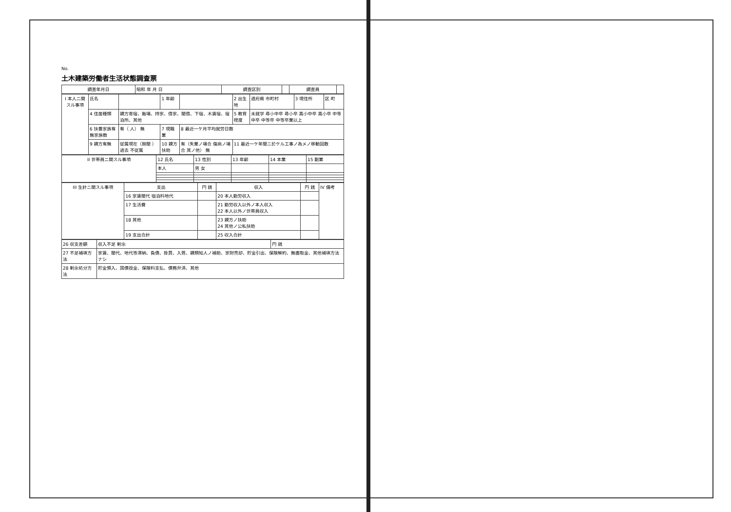No.
土木建築労働者生活状態調査票
| 調査年月日 | 昭和 年 月 日 | 調査区別 | | 調査員 | |
| I 本人ニ関スル事項 | 氏名 | | 1 年齢 | | 2 出生地 | 道府県 市町村 | 3 現住所 | 区 町 |
| | 4 住居種類 | 親方寄宿、飯場、持家、借家、間借、下宿、木賃宿、宿泊所、其他 | | | 5 教育程度 | 未就学 尋小中卒 尋小卒 高小中卒 高小卒 中等中卒 中等卒 中等卒業以上 | | |
| | 6 扶養家族有無家族数 | 有（ 人） 無 | 7 現職業 | 8 最近一ケ月平均就労日数 | | | | |
| | 9 親方有無 | 従属現在（期間 ）過去 不従属 | 10 親方扶助 | 有（失業ノ場合 傷病ノ場合 其ノ他） 無 | 11 最近一ケ年間ニ於ケル工事ノ為メノ移動回数 | | | |
| II 世帯員ニ関スル事項 | 12 氏名 | 13 性別 | 13 年齢 | 14 本業 | 15 副業 |
| | 本人 | 男 女 | | | |
| III 生計ニ関スル事項 | 支出 | 円 銭 | 収入 | 円 銭 | IV 備考 |
| | 16 家賃間代 宿泊料地代 | | 20 本人勤労収入 | | |
| | 17 生活費 | | 21 勤労収入以外ノ本人収入 22 本人以外ノ世帯員収入 | | |
| | 18 其他 | | 23 親方ノ扶助 24 其他ノ公私扶助 | | |
| | 19 支出合計 | | 25 収入合計 | | |
| 26 収支差額 | 収入不足 剰余 | 円 銭 |
| 27 不足補填方法 | 家賃、間代、地代等滞納、負債、掛買、入質、親類知人ノ補助、家財売却、貯金引出、保険解約、無盡取金、其他補填方法ナシ | |
| 28 剰余処分方法 | 貯金預入、国債投金、保険料支払、債務弁済、其他 | |